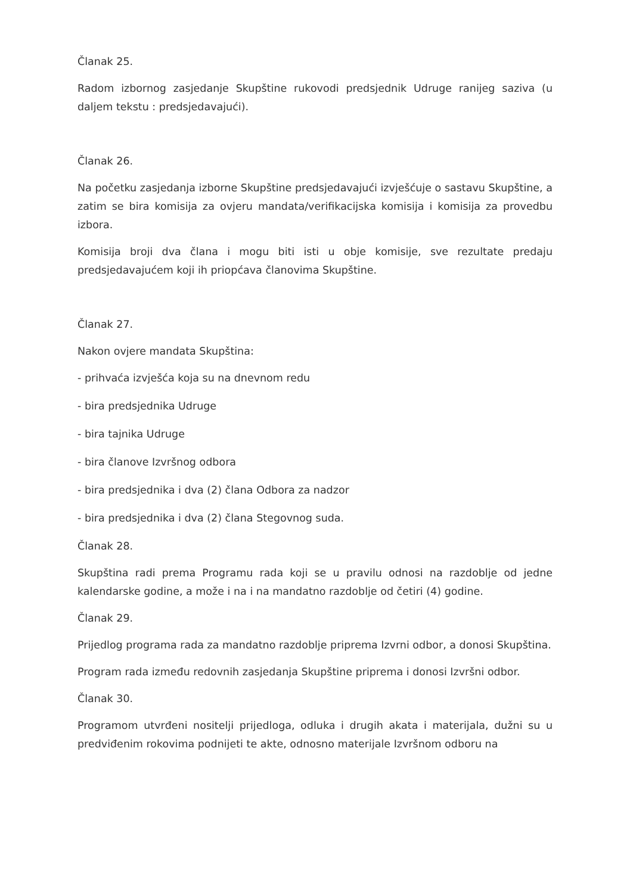Članak 25.
Radom izbornog zasjedanje Skupštine rukovodi predsjednik Udruge ranijeg saziva (u daljem tekstu : predsjedavajući).
Članak 26.
Na početku zasjedanja izborne Skupštine predsjedavajući izvješćuje o sastavu Skupštine, a zatim se bira komisija za ovjeru mandata/verifikacijska komisija i komisija za provedbu izbora.
Komisija broji dva člana i mogu biti isti u obje komisije, sve rezultate predaju predsjedavajućem koji ih priopćava članovima Skupštine.
Članak 27.
Nakon ovjere mandata Skupština:
- prihvaća izvješća koja su na dnevnom redu
- bira predsjednika Udruge
- bira tajnika Udruge
- bira članove Izvršnog odbora
- bira predsjednika i dva (2) člana Odbora za nadzor
- bira predsjednika i dva (2) člana Stegovnog suda.
Članak 28.
Skupština radi prema Programu rada koji se u pravilu odnosi na razdoblje od jedne kalendarske godine, a može i na i na mandatno razdoblje od četiri (4) godine.
Članak 29.
Prijedlog programa rada za mandatno razdoblje priprema Izvrni odbor, a donosi Skupština.
Program rada između redovnih zasjedanja Skupštine priprema i donosi Izvršni odbor.
Članak 30.
Programom utvrđeni nositelji prijedloga, odluka i drugih akata i materijala, dužni su u predviđenim rokovima podnijeti te akte, odnosno materijale Izvršnom odboru na